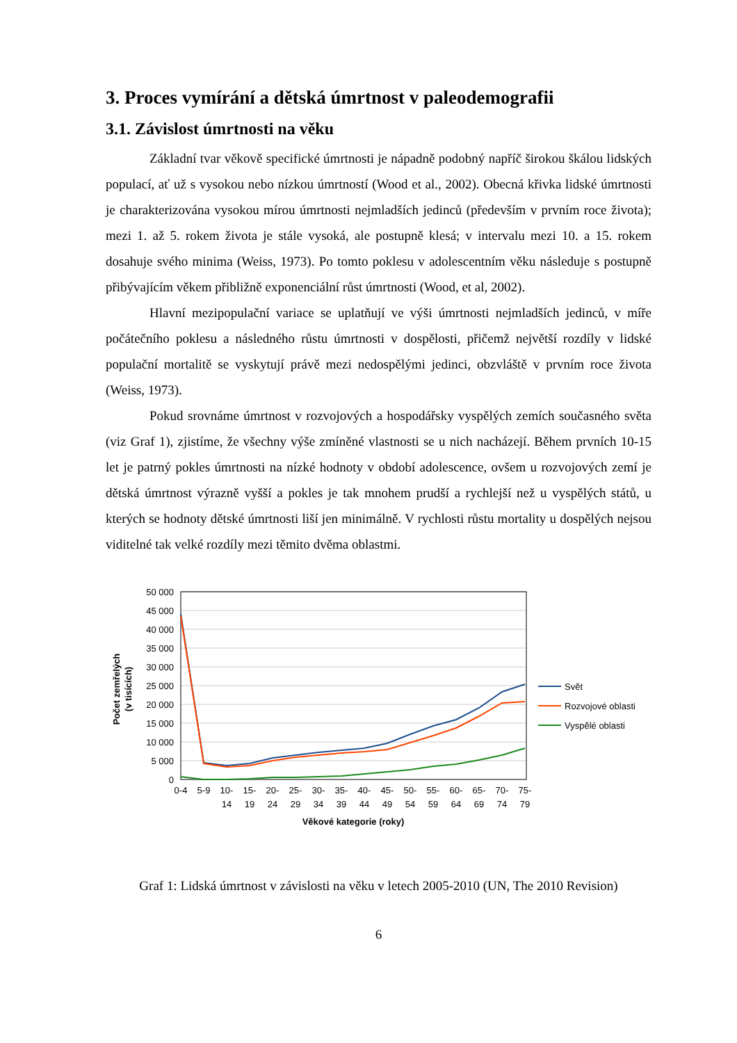3. Proces vymírání a dětská úmrtnost v paleodemografii
3.1. Závislost úmrtnosti na věku
Základní tvar věkově specifické úmrtnosti je nápadně podobný napříč širokou škálou lidských populací, ať už s vysokou nebo nízkou úmrtností (Wood et al., 2002). Obecná křivka lidské úmrtnosti je charakterizována vysokou mírou úmrtnosti nejmladších jedinců (především v prvním roce života); mezi 1. až 5. rokem života je stále vysoká, ale postupně klesá; v intervalu mezi 10. a 15. rokem dosahuje svého minima (Weiss, 1973). Po tomto poklesu v adolescentním věku následuje s postupně přibývajícím věkem přibližně exponenciální růst úmrtnosti (Wood, et al, 2002).
Hlavní mezipopulační variace se uplatňují ve výši úmrtnosti nejmladších jedinců, v míře počátečního poklesu a následného růstu úmrtnosti v dospělosti, přičemž největší rozdíly v lidské populační mortalitě se vyskytují právě mezi nedospělými jedinci, obzvláště v prvním roce života (Weiss, 1973).
Pokud srovnáme úmrtnost v rozvojových a hospodářsky vyspělých zemích současného světa (viz Graf 1), zjistíme, že všechny výše zmíněné vlastnosti se u nich nacházejí. Během prvních 10-15 let je patrný pokles úmrtnosti na nízké hodnoty v období adolescence, ovšem u rozvojových zemí je dětská úmrtnost výrazně vyšší a pokles je tak mnohem prudší a rychlejší než u vyspělých států, u kterých se hodnoty dětské úmrtnosti liší jen minimálně. V rychlosti růstu mortality u dospělých nejsou viditelné tak velké rozdíly mezi těmito dvěma oblastmi.
50 000
45 000
40 000
35 000
30 000
25 000
20 000
15 000
10 000
5 000
0
Počet zemřelých
(v tisících)
0-4
5-9
10-
15-
20-
25-
30-
35-
40-
45-
50-
55-
60-
65-
70-
75-
14
19
24
29
34
39
44
49
54
59
64
69
74
79
Věkové kategorie (roky)
Svět
Rozvojové oblasti
Vyspělé oblasti
Graf 1: Lidská úmrtnost v závislosti na věku v letech 2005-2010 (UN, The 2010 Revision)
6